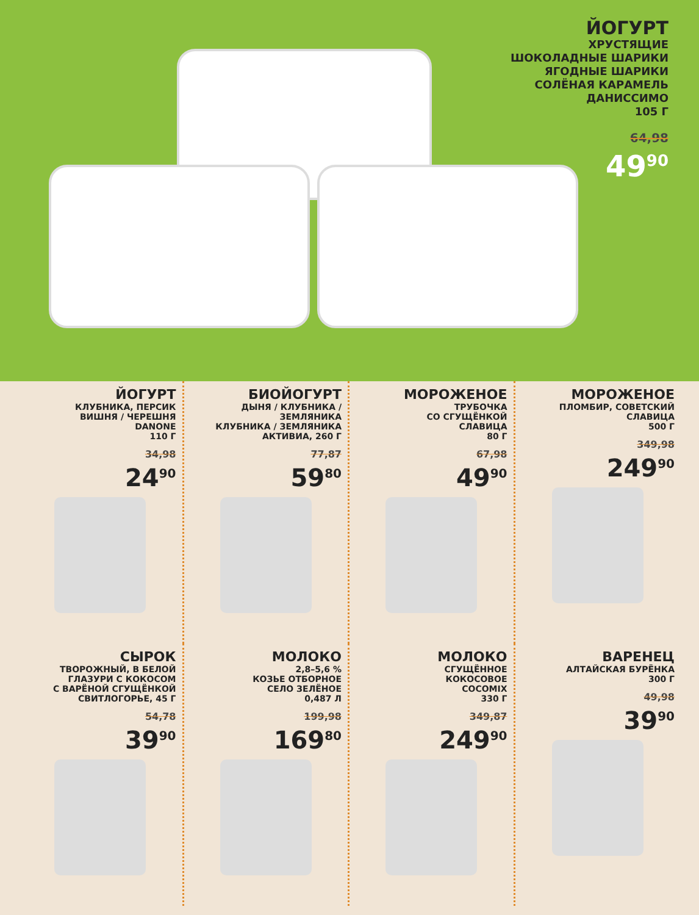ЙОГУРТ
ХРУСТЯЩИЕ
ШОКОЛАДНЫЕ ШАРИКИ
ЯГОДНЫЕ ШАРИКИ
СОЛЁНАЯ КАРАМЕЛЬ
ДАНИССИМО
105 Г
64,98
49<sup>90</sup>
ЙОГУРТ
КЛУБНИКА, ПЕРСИК
ВИШНЯ / ЧЕРЕШНЯ
DANONE
110 Г
34,98
24<sup>90</sup>
БИОЙОГУРТ
ДЫНЯ / КЛУБНИКА /
ЗЕМЛЯНИКА
КЛУБНИКА / ЗЕМЛЯНИКА
АКТИВИА, 260 Г
77,87
59<sup>80</sup>
МОРОЖЕНОЕ
ТРУБОЧКА
СО СГУЩЁНКОЙ
СЛАВИЦА
80 Г
67,98
49<sup>90</sup>
МОРОЖЕНОЕ
ПЛОМБИР, СОВЕТСКИЙ
СЛАВИЦА
500 Г
349,98
249<sup>90</sup>
СЫРОК
ТВОРОЖНЫЙ, В БЕЛОЙ
ГЛАЗУРИ С КОКОСОМ
С ВАРЁНОЙ СГУЩЁНКОЙ
СВИТЛОГОРЬЕ, 45 Г
54,78
39<sup>90</sup>
МОЛОКО
2,8–5,6 %
КОЗЬЕ ОТБОРНОЕ
СЕЛО ЗЕЛЁНОЕ
0,487 Л
199,98
169<sup>80</sup>
МОЛОКО
СГУЩЁННОЕ
КОКОСОВОЕ
COCOMIX
330 Г
349,87
249<sup>90</sup>
ВАРЕНЕЦ
АЛТАЙСКАЯ БУРЁНКА
300 Г
49,98
39<sup>90</sup>